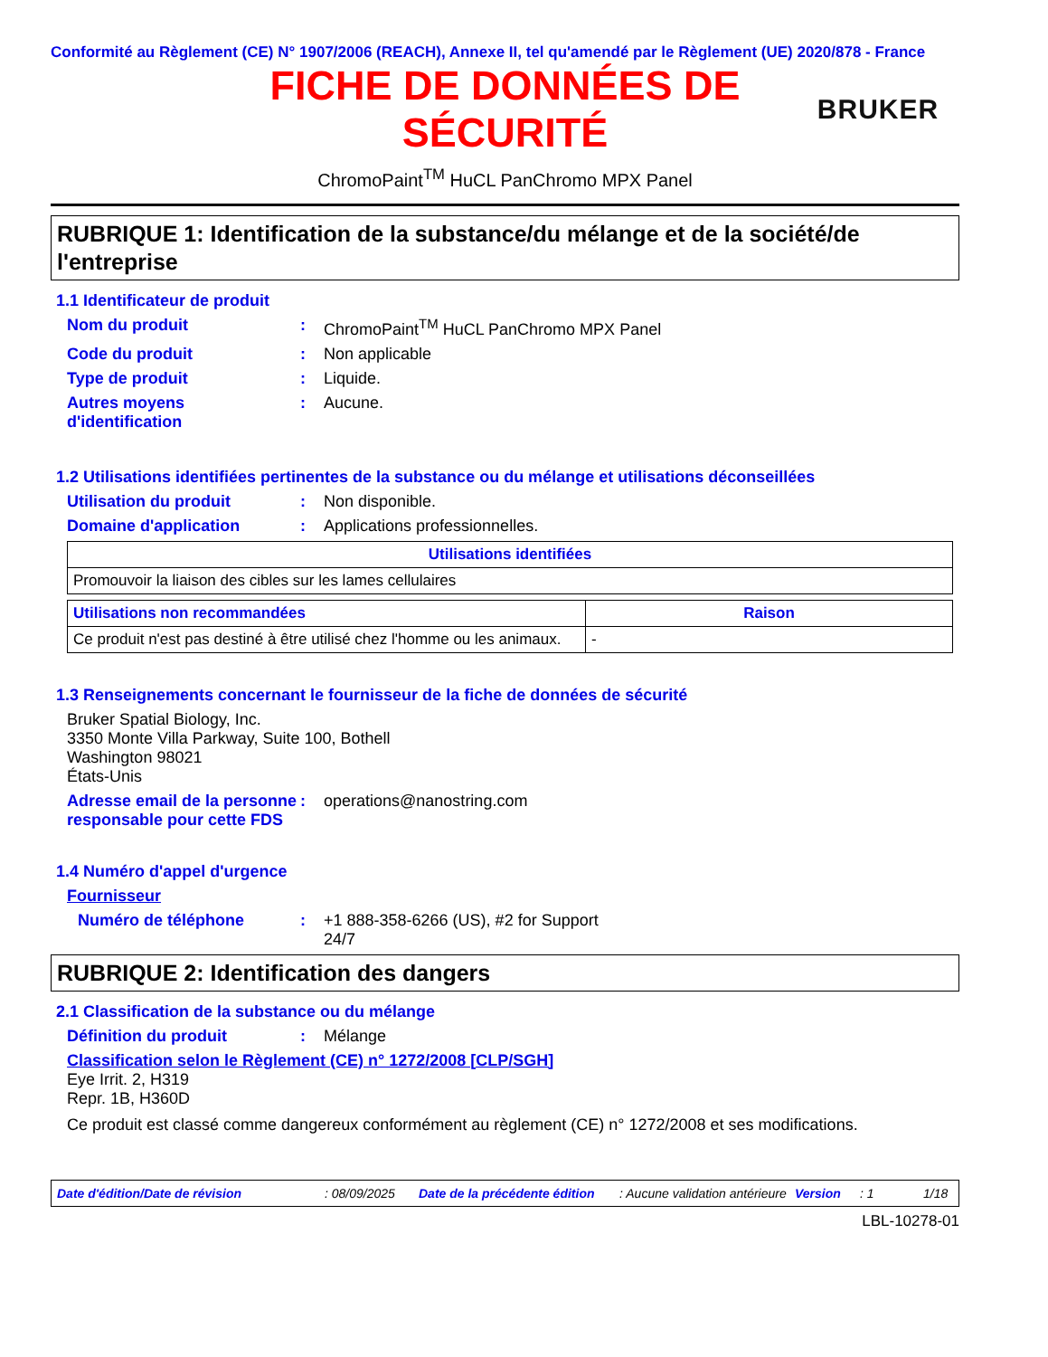Conformité au Règlement (CE) N° 1907/2006 (REACH), Annexe II, tel qu'amendé par le Règlement (UE) 2020/878 - France
FICHE DE DONNÉES DE SÉCURITÉ
BRUKER
ChromoPaint<sup>TM</sup> HuCL PanChromo MPX Panel
RUBRIQUE 1: Identification de la substance/du mélange et de la société/de l'entreprise
1.1 Identificateur de produit
Nom du produit : ChromoPaint<sup>TM</sup> HuCL PanChromo MPX Panel
Code du produit : Non applicable
Type de produit : Liquide.
Autres moyens d'identification
: Aucune.
1.2 Utilisations identifiées pertinentes de la substance ou du mélange et utilisations déconseillées
Utilisation du produit : Non disponible.
Domaine d'application : Applications professionnelles.
| Utilisations identifiées |
| --- |
| Promouvoir la liaison des cibles sur les lames cellulaires |
| Utilisations non recommandées | Raison |
| --- | --- |
| Ce produit n'est pas destiné à être utilisé chez l'homme ou les animaux. | - |
1.3 Renseignements concernant le fournisseur de la fiche de données de sécurité
Bruker Spatial Biology, Inc.
3350 Monte Villa Parkway, Suite 100, Bothell
Washington 98021
États-Unis
Adresse email de la personne responsable pour cette FDS
: operations@nanostring.com
1.4 Numéro d'appel d'urgence
Fournisseur
Numéro de téléphone : +1 888-358-6266 (US), #2 for Support
24/7
RUBRIQUE 2: Identification des dangers
2.1 Classification de la substance ou du mélange
Définition du produit : Mélange
Classification selon le Règlement (CE) n° 1272/2008 [CLP/SGH]
Eye Irrit. 2, H319
Repr. 1B, H360D
Ce produit est classé comme dangereux conformément au règlement (CE) n° 1272/2008 et ses modifications.
Date d'édition/Date de révision: 08/09/2025 Date de la précédente édition: Aucune validation antérieure Version: 1 1/18
LBL-10278-01